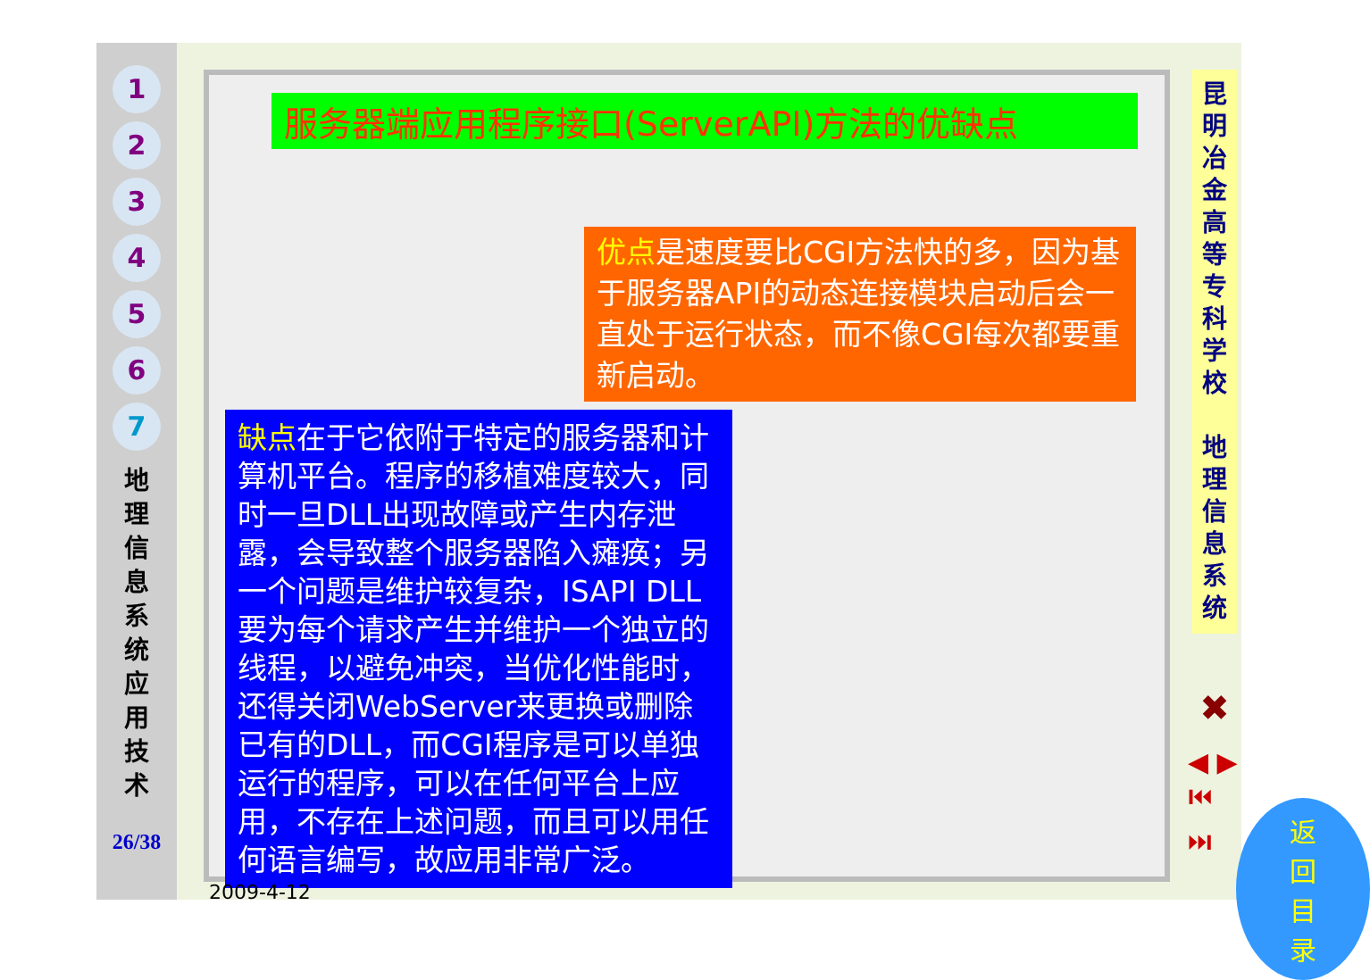1
2
3
4
5
6
7
地 理 信 息 系 统 应 用 技 术
26/38
服务器端应用程序接口(ServerAPI)方法的优缺点
优点是速度要比CGI方法快的多，因为基于服务器API的动态连接模块启动后会一直处于运行状态，而不像CGI每次都要重新启动。
缺点在于它依附于特定的服务器和计算机平台。程序的移植难度较大，同时一旦DLL出现故障或产生内存泄露，会导致整个服务器陷入瘫痪；另一个问题是维护较复杂，ISAPI DLL要为每个请求产生并维护一个独立的线程，以避免冲突，当优化性能时，还得关闭WebServer来更换或删除已有的DLL，而CGI程序是可以单独运行的程序，可以在任何平台上应用，不存在上述问题，而且可以用任何语言编写，故应用非常广泛。
返回目录
2009-4-12
昆明冶金高等专科学校
地理信息系统
✖
◀ ▶
⏮ ⏭